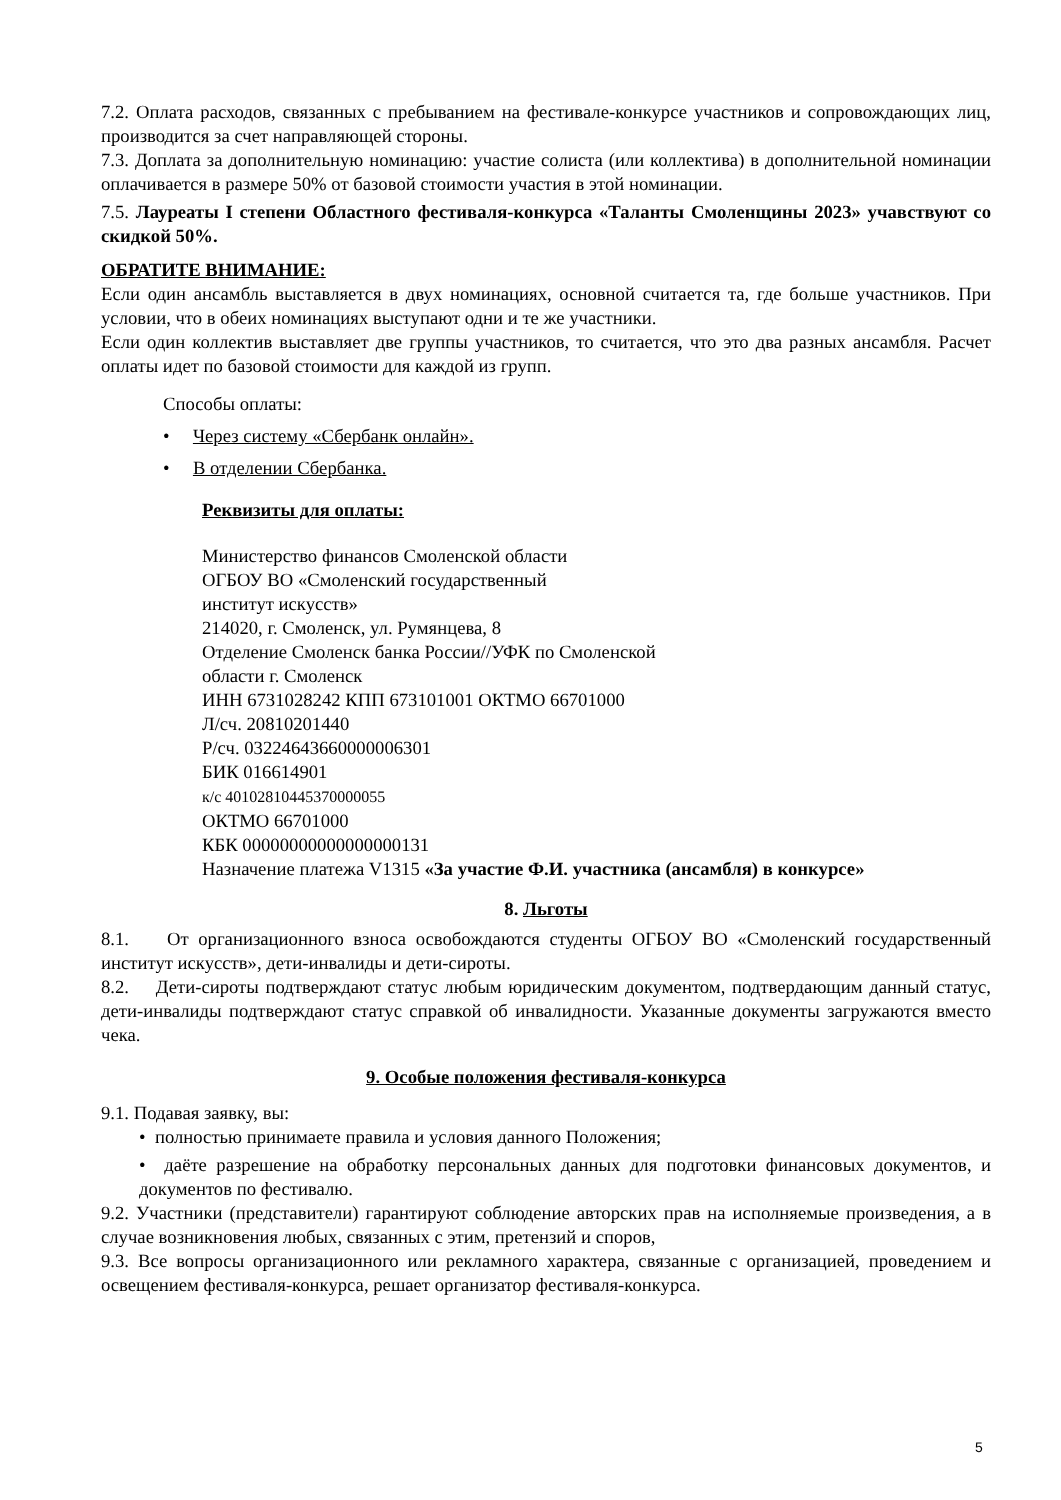7.2. Оплата расходов, связанных с пребыванием на фестивале-конкурсе участников и сопровождающих лиц, производится за счет направляющей стороны.
7.3. Доплата за дополнительную номинацию: участие солиста (или коллектива) в дополнительной номинации оплачивается в размере 50% от базовой стоимости участия в этой номинации.
7.5. Лауреаты I степени Областного фестиваля-конкурса «Таланты Смоленщины 2023» учавствуют со скидкой 50%.
ОБРАТИТЕ ВНИМАНИЕ:
Если один ансамбль выставляется в двух номинациях, основной считается та, где больше участников. При условии, что в обеих номинациях выступают одни и те же участники.
Если один коллектив выставляет две группы участников, то считается, что это два разных ансамбля. Расчет оплаты идет по базовой стоимости для каждой из групп.
Способы оплаты:
• Через систему «Сбербанк онлайн».
• В отделении Сбербанка.
Реквизиты для оплаты:
Министерство финансов Смоленской области
ОГБОУ ВО «Смоленский государственный
институт искусств»
214020, г. Смоленск, ул. Румянцева, 8
Отделение Смоленск банка России//УФК по Смоленской
области г. Смоленск
ИНН 6731028242 КПП 673101001 ОКТМО 66701000
Л/сч. 20810201440
Р/сч. 03224643660000006301
БИК 016614901
к/с 40102810445370000055
ОКТМО 66701000
КБК 00000000000000000131
Назначение платежа V1315 «За участие Ф.И. участника (ансамбля) в конкурсе»
8. Льготы
8.1. От организационного взноса освобождаются студенты ОГБОУ ВО «Смоленский государственный институт искусств», дети-инвалиды и дети-сироты.
8.2. Дети-сироты подтверждают статус любым юридическим документом, подтвердающим данный статус, дети-инвалиды подтверждают статус справкой об инвалидности. Указанные документы загружаются вместо чека.
9. Особые положения фестиваля-конкурса
9.1. Подавая заявку, вы:
• полностью принимаете правила и условия данного Положения;
• даёте разрешение на обработку персональных данных для подготовки финансовых документов, и документов по фестивалю.
9.2. Участники (представители) гарантируют соблюдение авторских прав на исполняемые произведения, а в случае возникновения любых, связанных с этим, претензий и споров,
9.3. Все вопросы организационного или рекламного характера, связанные с организацией, проведением и освещением фестиваля-конкурса, решает организатор фестиваля-конкурса.
5